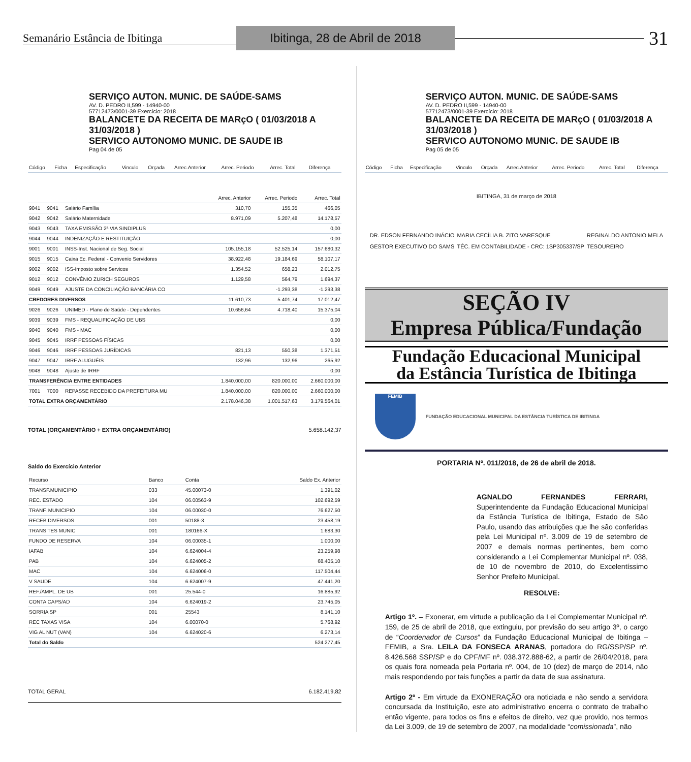Semanário Estância de Ibitinga
Ibitinga, 28 de Abril de 2018
31
SERVIÇO AUTON. MUNIC. DE SAÚDE-SAMS
AV. D. PEDRO II,599 - 14940-00
57712473/0001-39 Exercício: 2018
BALANCETE DA RECEITA DE MARçO ( 01/03/2018 A 31/03/2018 )
SERVICO AUTONOMO MUNIC. DE SAUDE IB
Pag 04 de 05
| Código | Ficha | Especificação | Vinculo | Orçada | Arrec.Anterior | Arrec. Periodo | Arrec. Total | Diferença |
| --- | --- | --- | --- | --- | --- | --- | --- | --- |
| | | | Arrec. Anterior | Arrec. Periodo | Arrec. Total |
| --- | --- | --- | --- | --- | --- |
| 9041 | 9041 | Salário Família | 310,70 | 155,35 | 466,05 |
| 9042 | 9042 | Salário Maternidade | 8.971,09 | 5.207,48 | 14.178,57 |
| 9043 | 9043 | TAXA EMISSÃO 2ª VIA SINDIPLUS | | | 0,00 |
| 9044 | 9044 | INDENIZAÇÃO E RESTITUIÇÃO | | | 0,00 |
| 9001 | 9001 | INSS-Inst. Nacional de Seg. Social | 105.155,18 | 52.525,14 | 157.680,32 |
| 9015 | 9015 | Caixa Ec. Federal - Convenio Servidores | 38.922,48 | 19.184,69 | 58.107,17 |
| 9002 | 9002 | ISS-Imposto sobre Servicos | 1.354,52 | 658,23 | 2.012,75 |
| 9012 | 9012 | CONVÊNIO ZURICH SEGUROS | 1.129,58 | 564,79 | 1.694,37 |
| 9049 | 9049 | AJUSTE DA CONCILIAÇÃO BANCÁRIA CO | | -1.293,38 | -1.293,38 |
| CREDORES DIVERSOS | | | 11.610,73 | 5.401,74 | 17.012,47 |
| 9026 | 9026 | UNIMED - Plano de Saúde - Dependentes | 10.656,64 | 4.718,40 | 15.375,04 |
| 9039 | 9039 | FMS - REQUALIFICAÇÃO DE UBS | | | 0,00 |
| 9040 | 9040 | FMS - MAC | | | 0,00 |
| 9045 | 9045 | IRRF PESSOAS FÍSICAS | | | 0,00 |
| 9046 | 9046 | IRRF PESSOAS JURÍDICAS | 821,13 | 550,38 | 1.371,51 |
| 9047 | 9047 | IRRF ALUGUÉIS | 132,96 | 132,96 | 265,92 |
| 9048 | 9048 | Ajuste de IRRF | | | 0,00 |
| TRANSFERÊNCIA ENTRE ENTIDADES | | | 1.840.000,00 | 820.000,00 | 2.660.000,00 |
| 7001 | 7000 | REPASSE RECEBIDO DA PREFEITURA MU | 1.840.000,00 | 820.000,00 | 2.660.000,00 |
| TOTAL EXTRA ORÇAMENTÁRIO | | | 2.178.046,38 | 1.001.517,63 | 3.179.564,01 |
TOTAL (ORÇAMENTÁRIO + EXTRA ORÇAMENTÁRIO) 5.658.142,37
Saldo do Exercício Anterior
| Recurso | Banco | Conta | Saldo Ex. Anterior |
| --- | --- | --- | --- |
| TRANSF.MUNICIPIO | 033 | 45.00073-0 | 1.391,02 |
| REC. ESTADO | 104 | 06.00563-9 | 102.692,59 |
| TRANF. MUNICIPIO | 104 | 06.00030-0 | 76.627,50 |
| RECEB DIVERSOS | 001 | 50188-3 | 23.458,19 |
| TRANS TES MUNIC | 001 | 180166-X | 1.683,30 |
| FUNDO DE RESERVA | 104 | 06.00035-1 | 1.000,00 |
| IAFAB | 104 | 6.624004-4 | 23.259,98 |
| PAB | 104 | 6.624005-2 | 68.405,10 |
| MAC | 104 | 6.624006-0 | 117.504,44 |
| V SAUDE | 104 | 6.624007-9 | 47.441,20 |
| REF./AMPL. DE UB | 001 | 25.544-0 | 16.885,92 |
| CONTA CAPS/AD | 104 | 6.624019-2 | 23.745,05 |
| SORRIA SP | 001 | 25543 | 8.141,10 |
| REC TAXAS VISA | 104 | 6.00070-0 | 5.768,92 |
| VIG AL NUT (VAN) | 104 | 6.624020-6 | 6.273,14 |
| Total do Saldo | | | 524.277,45 |
TOTAL GERAL 6.182.419,82
SERVIÇO AUTON. MUNIC. DE SAÚDE-SAMS
AV. D. PEDRO II,599 - 14940-00
57712473/0001-39 Exercício: 2018
BALANCETE DA RECEITA DE MARçO ( 01/03/2018 A 31/03/2018 )
SERVICO AUTONOMO MUNIC. DE SAUDE IB
Pag 05 de 05
| Código | Ficha | Especificação | Vinculo | Orçada | Arrec.Anterior | Arrec. Periodo | Arrec. Total | Diferença |
| --- | --- | --- | --- | --- | --- | --- | --- | --- |
IBITINGA, 31 de março de 2018
DR. EDSON FERNANDO INÁCIO
GESTOR EXECUTIVO DO SAMS
MARIA CECÍLIA B. ZITO VARESQUE
TÉC. EM CONTABILIDADE - CRC: 1SP305337/SP
REGINALDO ANTONIO MELA
TESOUREIRO
SEÇÃO IV
Empresa Pública/Fundação
Fundação Educacional Municipal
da Estância Turística de Ibitinga
FEMIB
FUNDAÇÃO EDUCACIONAL MUNICIPAL DA ESTÂNCIA TURÍSTICA DE IBITINGA
PORTARIA Nº. 011/2018, de 26 de abril de 2018.
AGNALDO FERNANDES FERRARI, Superintendente da Fundação Educacional Municipal da Estância Turística de Ibitinga, Estado de São Paulo, usando das atribuições que lhe são conferidas pela Lei Municipal nº. 3.009 de 19 de setembro de 2007 e demais normas pertinentes, bem como considerando a Lei Complementar Municipal nº. 038, de 10 de novembro de 2010, do Excelentíssimo Senhor Prefeito Municipal.
RESOLVE:
Artigo 1º. – Exonerar, em virtude a publicação da Lei Complementar Municipal nº. 159, de 25 de abril de 2018, que extinguiu, por previsão do seu artigo 3º, o cargo de “Coordenador de Cursos” da Fundação Educacional Municipal de Ibitinga – FEMIB, a Sra. LEILA DA FONSECA ARANAS, portadora do RG/SSP/SP nº. 8.426.568 SSP/SP e do CPF/MF nº. 038.372.888-62, a partir de 26/04/2018, para os quais fora nomeada pela Portaria nº. 004, de 10 (dez) de março de 2014, não mais respondendo por tais funções a partir da data de sua assinatura.
Artigo 2º - Em virtude da EXONERAÇÃO ora noticiada e não sendo a servidora concursada da Instituição, este ato administrativo encerra o contrato de trabalho então vigente, para todos os fins e efeitos de direito, vez que provido, nos termos da Lei 3.009, de 19 de setembro de 2007, na modalidade “comissionada”, não